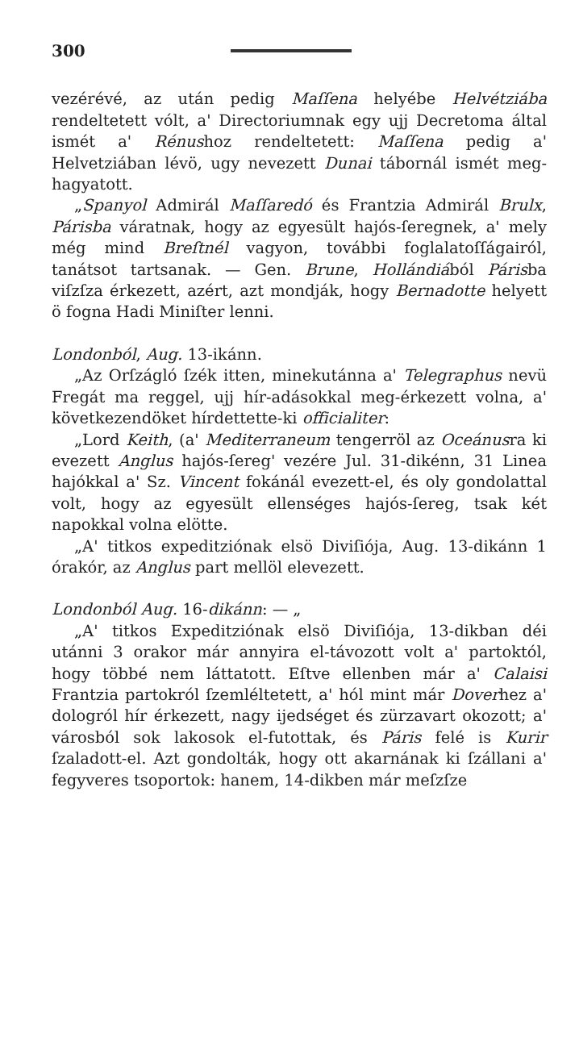300
vezérévé, az után pedig Maſſena helyébe Helvétziába rendeltetett vólt, a' Directoriumnak egy ujj Decretoma által ismét a' Rénushoz rendeltetett: Maſſena pedig a' Helvetziában lévö, ugy nevezett Dunai tábornál ismét meg-hagyatott.
„Spanyol Admirál Maſſaredó és Frantzia Admirál Brulx, Párisba váratnak, hogy az egyesült hajós-ſeregnek, a' mely még mind Breſtnél vagyon, további foglalatoſſágairól, tanátsot tartsanak. — Gen. Brune, Hollándiából Párisba viſzſza érkezett, azért, azt mondják, hogy Bernadotte helyett ö fogna Hadi Miniſter lenni.
Londonból, Aug. 13-ikánn.
„Az Orſzágló ſzék itten, minekutánna a' Telegraphus nevü Fregát ma reggel, ujj hír-adásokkal meg-érkezett volna, a' következendöket hírdettette-ki officialiter:
„Lord Keith, (a' Mediterraneum tengerröl az Oceánusra ki evezett Anglus hajós-ſereg' vezére Jul. 31-dikénn, 31 Linea hajókkal a' Sz. Vincent fokánál evezett-el, és oly gondolattal volt, hogy az egyesült ellenséges hajós-ſereg, tsak két napokkal volna elötte.
„A' titkos expeditziónak elsö Diviſiója, Aug. 13-dikánn 1 órakór, az Anglus part mellöl elevezett.
Londonból Aug. 16-dikánn: — „
„A' titkos Expeditziónak elsö Diviſiója, 13-dikban déi utánni 3 orakor már annyira el-távozott volt a' partoktól, hogy többé nem láttatott. Eſtve ellenben már a' Calaisi Frantzia partokról ſzemléltetett, a' hól mint már Doverhez a' dologról hír érkezett, nagy ijedséget és zürzavart okozott; a' városból sok lakosok el-futottak, és Páris felé is Kurir ſzaladott-el. Azt gondolták, hogy ott akarnának ki ſzállani a' fegyveres tsoportok: hanem, 14-dikben már meſzſze